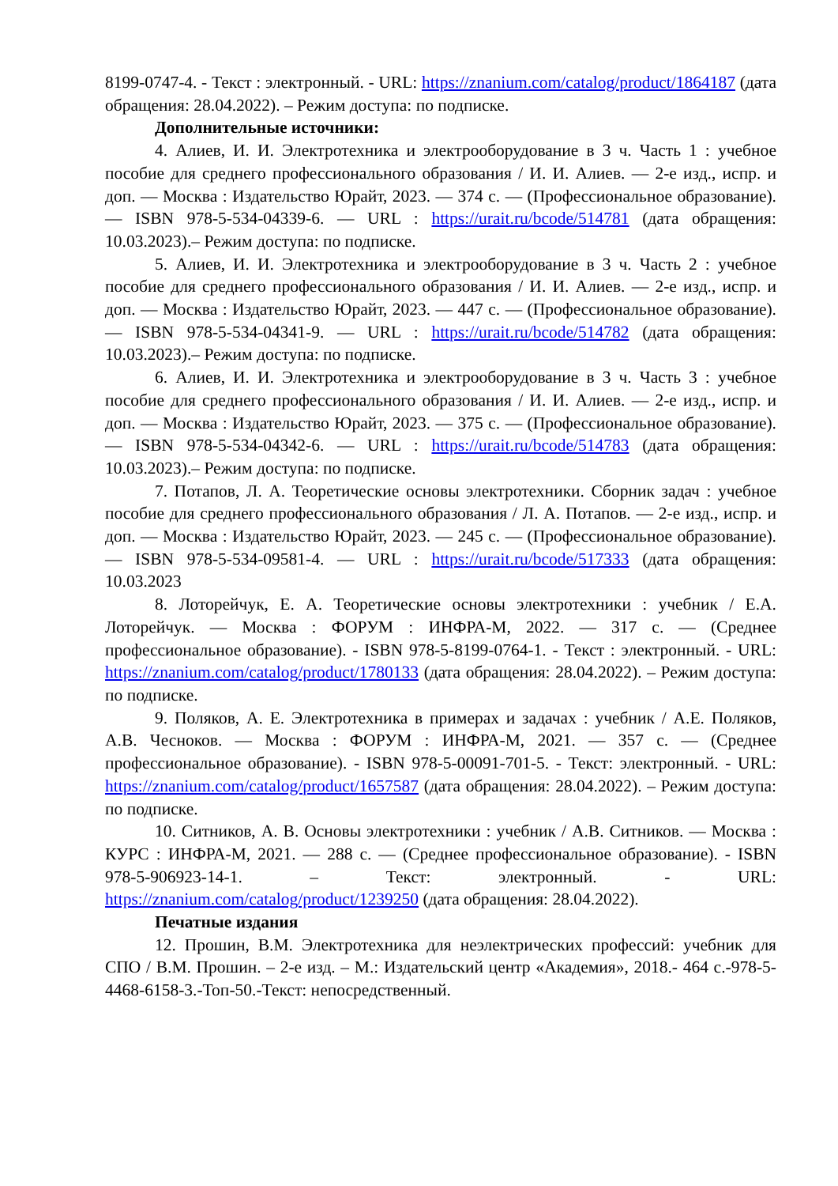8199-0747-4. - Текст : электронный. - URL: https://znanium.com/catalog/product/1864187 (дата обращения: 28.04.2022). – Режим доступа: по подписке.
Дополнительные источники:
4. Алиев, И. И. Электротехника и электрооборудование в 3 ч. Часть 1 : учебное пособие для среднего профессионального образования / И. И. Алиев. — 2-е изд., испр. и доп. — Москва : Издательство Юрайт, 2023. — 374 с. — (Профессиональное образование). — ISBN 978-5-534-04339-6. — URL : https://urait.ru/bcode/514781 (дата обращения: 10.03.2023).– Режим доступа: по подписке.
5. Алиев, И. И. Электротехника и электрооборудование в 3 ч. Часть 2 : учебное пособие для среднего профессионального образования / И. И. Алиев. — 2-е изд., испр. и доп. — Москва : Издательство Юрайт, 2023. — 447 с. — (Профессиональное образование). — ISBN 978-5-534-04341-9. — URL : https://urait.ru/bcode/514782 (дата обращения: 10.03.2023).– Режим доступа: по подписке.
6. Алиев, И. И. Электротехника и электрооборудование в 3 ч. Часть 3 : учебное пособие для среднего профессионального образования / И. И. Алиев. — 2-е изд., испр. и доп. — Москва : Издательство Юрайт, 2023. — 375 с. — (Профессиональное образование). — ISBN 978-5-534-04342-6. — URL : https://urait.ru/bcode/514783 (дата обращения: 10.03.2023).– Режим доступа: по подписке.
7. Потапов, Л. А. Теоретические основы электротехники. Сборник задач : учебное пособие для среднего профессионального образования / Л. А. Потапов. — 2-е изд., испр. и доп. — Москва : Издательство Юрайт, 2023. — 245 с. — (Профессиональное образование). — ISBN 978-5-534-09581-4. — URL : https://urait.ru/bcode/517333 (дата обращения: 10.03.2023
8. Лоторейчук, Е. А. Теоретические основы электротехники : учебник / Е.А. Лоторейчук. — Москва : ФОРУМ : ИНФРА-М, 2022. — 317 с. — (Среднее профессиональное образование). - ISBN 978-5-8199-0764-1. - Текст : электронный. - URL: https://znanium.com/catalog/product/1780133 (дата обращения: 28.04.2022). – Режим доступа: по подписке.
9. Поляков, А. Е. Электротехника в примерах и задачах : учебник / А.Е. Поляков, А.В. Чесноков. — Москва : ФОРУМ : ИНФРА-М, 2021. — 357 с. — (Среднее профессиональное образование). - ISBN 978-5-00091-701-5. - Текст: электронный. - URL: https://znanium.com/catalog/product/1657587 (дата обращения: 28.04.2022). – Режим доступа: по подписке.
10. Ситников, А. В. Основы электротехники : учебник / А.В. Ситников. — Москва : КУРС : ИНФРА-М, 2021. — 288 с. — (Среднее профессиональное образование). - ISBN 978-5-906923-14-1. – Текст: электронный. - URL: https://znanium.com/catalog/product/1239250 (дата обращения: 28.04.2022).
Печатные издания
12. Прошин, В.М. Электротехника для неэлектрических профессий: учебник для СПО / В.М. Прошин. – 2-е изд. – М.: Издательский центр «Академия», 2018.- 464 с.-978-5-4468-6158-3.-Топ-50.-Текст: непосредственный.